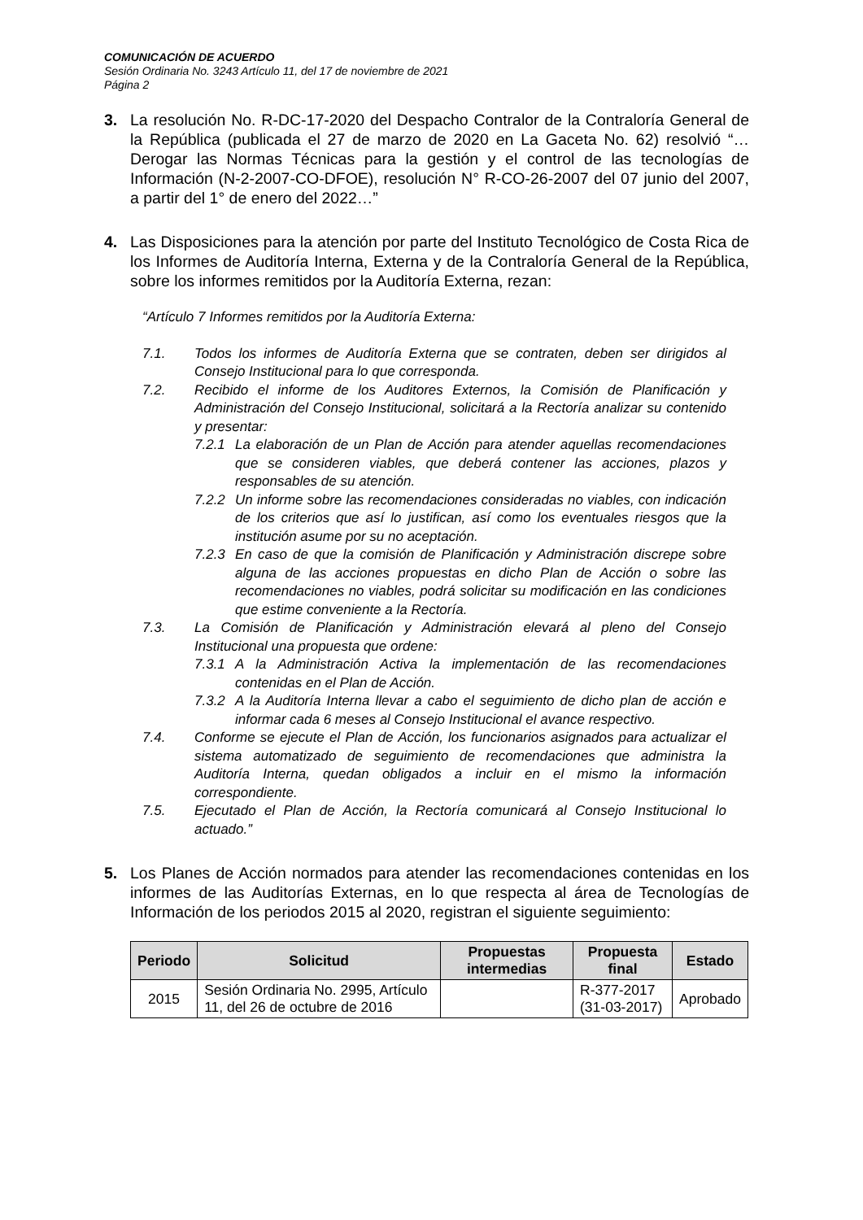COMUNICACIÓN DE ACUERDO
Sesión Ordinaria No. 3243 Artículo 11, del 17 de noviembre de 2021
Página 2
3. La resolución No. R-DC-17-2020 del Despacho Contralor de la Contraloría General de la República (publicada el 27 de marzo de 2020 en La Gaceta No. 62) resolvió “…Derogar las Normas Técnicas para la gestión y el control de las tecnologías de Información (N-2-2007-CO-DFOE), resolución N° R-CO-26-2007 del 07 junio del 2007, a partir del 1° de enero del 2022…”
4. Las Disposiciones para la atención por parte del Instituto Tecnológico de Costa Rica de los Informes de Auditoría Interna, Externa y de la Contraloría General de la República, sobre los informes remitidos por la Auditoría Externa, rezan:
“Artículo 7 Informes remitidos por la Auditoría Externa:
7.1. Todos los informes de Auditoría Externa que se contraten, deben ser dirigidos al Consejo Institucional para lo que corresponda.
7.2. Recibido el informe de los Auditores Externos, la Comisión de Planificación y Administración del Consejo Institucional, solicitará a la Rectoría analizar su contenido y presentar:
7.2.1
La elaboración de un Plan de Acción para atender aquellas recomendaciones que se consideren viables, que deberá contener las acciones, plazos y responsables de su atención.
7.2.2
Un informe sobre las recomendaciones consideradas no viables, con indicación de los criterios que así lo justifican, así como los eventuales riesgos que la institución asume por su no aceptación.
7.2.3
En caso de que la comisión de Planificación y Administración discrepe sobre alguna de las acciones propuestas en dicho Plan de Acción o sobre las recomendaciones no viables, podrá solicitar su modificación en las condiciones que estime conveniente a la Rectoría.
7.3. La Comisión de Planificación y Administración elevará al pleno del Consejo Institucional una propuesta que ordene:
7.3.1
A la Administración Activa la implementación de las recomendaciones contenidas en el Plan de Acción.
7.3.2
A la Auditoría Interna llevar a cabo el seguimiento de dicho plan de acción e informar cada 6 meses al Consejo Institucional el avance respectivo.
7.4. Conforme se ejecute el Plan de Acción, los funcionarios asignados para actualizar el sistema automatizado de seguimiento de recomendaciones que administra la Auditoría Interna, quedan obligados a incluir en el mismo la información correspondiente.
7.5. Ejecutado el Plan de Acción, la Rectoría comunicará al Consejo Institucional lo actuado.”
5. Los Planes de Acción normados para atender las recomendaciones contenidas en los informes de las Auditorías Externas, en lo que respecta al área de Tecnologías de Información de los periodos 2015 al 2020, registran el siguiente seguimiento:
| Periodo | Solicitud | Propuestas intermedias | Propuesta final | Estado |
| --- | --- | --- | --- | --- |
| 2015 | Sesión Ordinaria No. 2995, Artículo 11, del 26 de octubre de 2016 | | R-377-2017 (31-03-2017) | Aprobado |